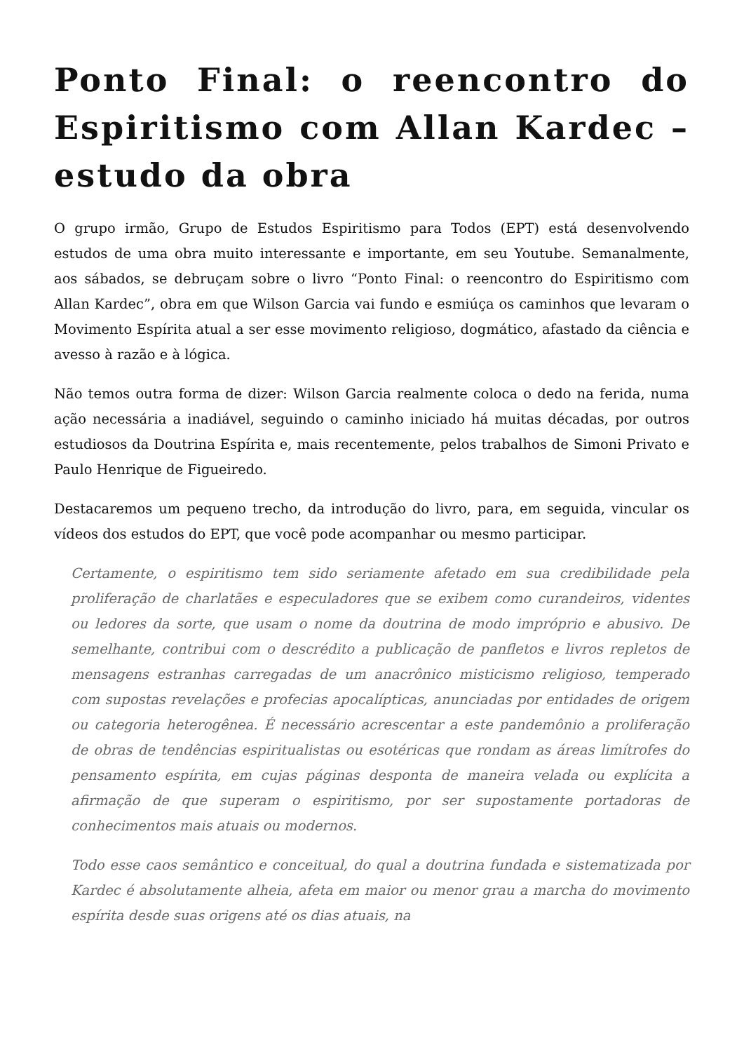Ponto Final: o reencontro do Espiritismo com Allan Kardec – estudo da obra
O grupo irmão, Grupo de Estudos Espiritismo para Todos (EPT) está desenvolvendo estudos de uma obra muito interessante e importante, em seu Youtube. Semanalmente, aos sábados, se debruçam sobre o livro “Ponto Final: o reencontro do Espiritismo com Allan Kardec”, obra em que Wilson Garcia vai fundo e esmiúça os caminhos que levaram o Movimento Espírita atual a ser esse movimento religioso, dogmático, afastado da ciência e avesso à razão e à lógica.
Não temos outra forma de dizer: Wilson Garcia realmente coloca o dedo na ferida, numa ação necessária a inadiável, seguindo o caminho iniciado há muitas décadas, por outros estudiosos da Doutrina Espírita e, mais recentemente, pelos trabalhos de Simoni Privato e Paulo Henrique de Figueiredo.
Destacaremos um pequeno trecho, da introdução do livro, para, em seguida, vincular os vídeos dos estudos do EPT, que você pode acompanhar ou mesmo participar.
Certamente, o espiritismo tem sido seriamente afetado em sua credibilidade pela proliferação de charlatães e especuladores que se exibem como curandeiros, videntes ou ledores da sorte, que usam o nome da doutrina de modo impróprio e abusivo. De semelhante, contribui com o descrédito a publicação de panfletos e livros repletos de mensagens estranhas carregadas de um anacrônico misticismo religioso, temperado com supostas revelações e profecias apocalípticas, anunciadas por entidades de origem ou categoria heterogênea. É necessário acrescentar a este pandemônio a proliferação de obras de tendências espiritualistas ou esotéricas que rondam as áreas limítrofes do pensamento espírita, em cujas páginas desponta de maneira velada ou explícita a afirmação de que superam o espiritismo, por ser supostamente portadoras de conhecimentos mais atuais ou modernos.
Todo esse caos semântico e conceitual, do qual a doutrina fundada e sistematizada por Kardec é absolutamente alheia, afeta em maior ou menor grau a marcha do movimento espírita desde suas origens até os dias atuais, na